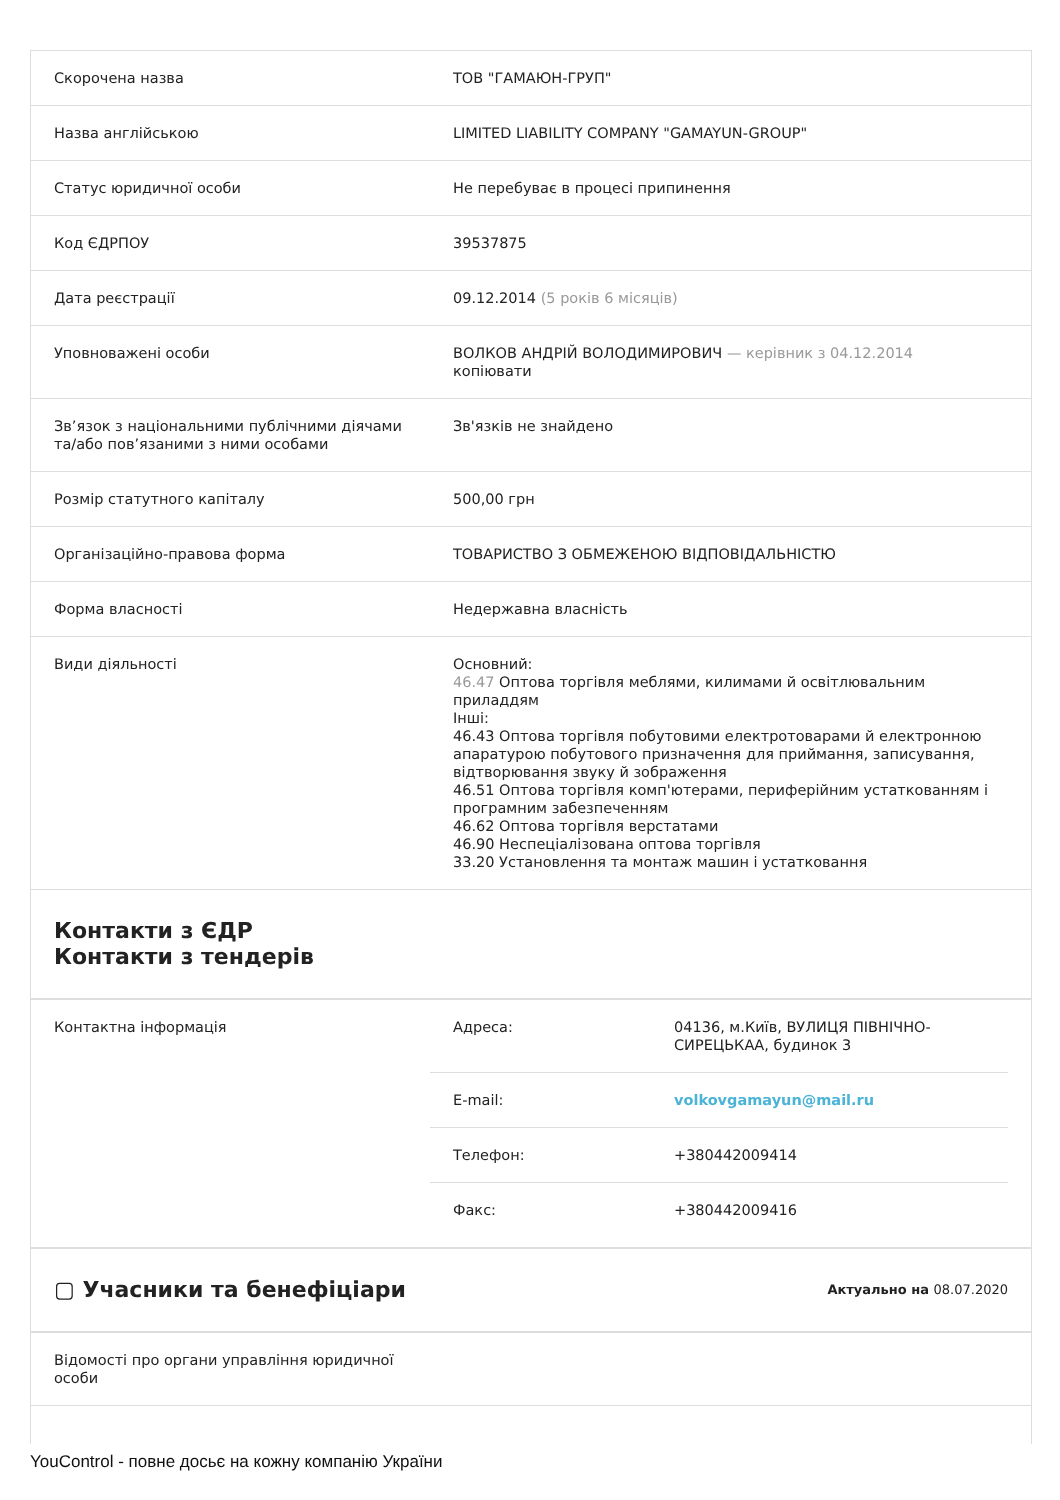| Скорочена назва | ТОВ "ГАМАЮН-ГРУП" |
| Назва англійською | LIMITED LIABILITY COMPANY "GAMAYUN-GROUP" |
| Статус юридичної особи | Не перебуває в процесі припинення |
| Код ЄДРПОУ | 39537875 |
| Дата реєстрації | 09.12.2014 (5 років 6 місяців) |
| Уповноважені особи | ВОЛКОВ АНДРІЙ ВОЛОДИМИРОВИЧ — керівник з 04.12.2014 копіювати |
| Зв’язок з національними публічними діячами та/або пов’язаними з ними особами | Зв'язків не знайдено |
| Розмір статутного капіталу | 500,00 грн |
| Організаційно-правова форма | ТОВАРИСТВО З ОБМЕЖЕНОЮ ВІДПОВІДАЛЬНІСТЮ |
| Форма власності | Недержавна власність |
| Види діяльності | Основний: 46.47 Оптова торгівля меблями, килимами й освітлювальним приладдям Інші: 46.43 Оптова торгівля побутовими електротоварами й електронною апаратурою побутового призначення для приймання, записування, відтворювання звуку й зображення 46.51 Оптова торгівля комп'ютерами, периферійним устаткованням і програмним забезпеченням 46.62 Оптова торгівля верстатами 46.90 Неспеціалізована оптова торгівля 33.20 Установлення та монтаж машин і устатковання |
Контакти з ЄДР
Контакти з тендерів
| Контактна інформація | / Адреса: / 04136, м.Київ, ВУЛИЦЯ ПІВНІЧНО-СИРЕЦЬКАА, будинок 3 / / E-mail: / volkovgamayun@mail.ru / / Телефон: / +380442009414 / / Факс: / +380442009416 / |
▢ Учасники та бенефіціари Актуально на 08.07.2020
| Відомості про органи управління юридичної особи | |
YouControl - повне досьє на кожну компанію України